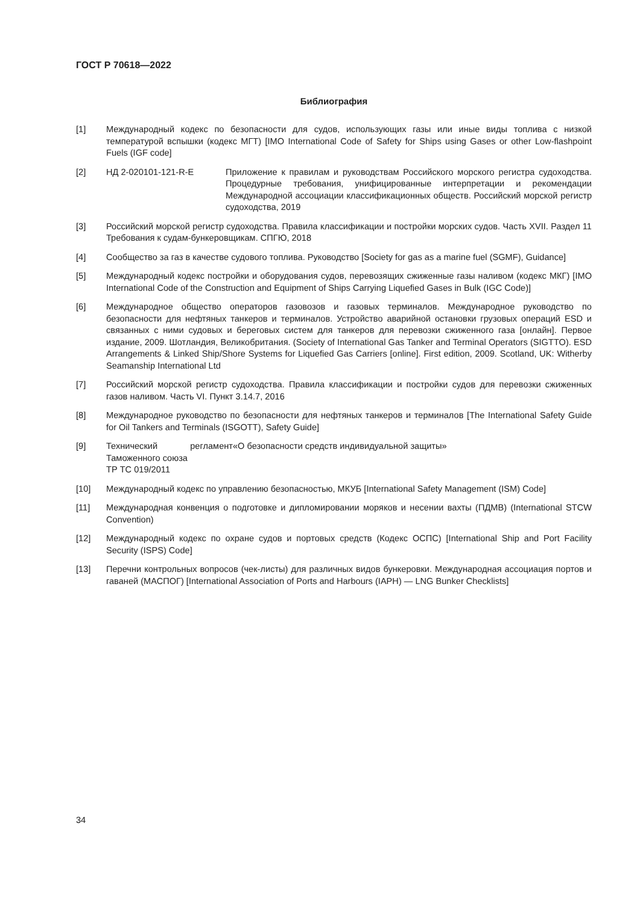ГОСТ Р 70618—2022
Библиография
[1] Международный кодекс по безопасности для судов, использующих газы или иные виды топлива с низкой температурой вспышки (кодекс МГТ) [IMO International Code of Safety for Ships using Gases or other Low-flashpoint Fuels (IGF code]
[2] НД 2-020101-121-R-E Приложение к правилам и руководствам Российского морского регистра судоходства. Процедурные требования, унифицированные интерпретации и рекомендации Международной ассоциации классификационных обществ. Российский морской регистр судоходства, 2019
[3] Российский морской регистр судоходства. Правила классификации и постройки морских судов. Часть XVII. Раздел 11 Требования к судам-бункеровщикам. СПГЮ, 2018
[4] Сообщество за газ в качестве судового топлива. Руководство [Society for gas as a marine fuel (SGMF), Guidance]
[5] Международный кодекс постройки и оборудования судов, перевозящих сжиженные газы наливом (кодекс МКГ) [IMO International Code of the Construction and Equipment of Ships Carrying Liquefied Gases in Bulk (IGC Code)]
[6] Международное общество операторов газовозов и газовых терминалов. Международное руководство по безопасности для нефтяных танкеров и терминалов. Устройство аварийной остановки грузовых операций ESD и связанных с ними судовых и береговых систем для танкеров для перевозки сжиженного газа [онлайн]. Первое издание, 2009. Шотландия, Великобритания. (Society of International Gas Tanker and Terminal Operators (SIGTTO). ESD Arrangements & Linked Ship/Shore Systems for Liquefied Gas Carriers [online]. First edition, 2009. Scotland, UK: Witherby Seamanship International Ltd
[7] Российский морской регистр судоходства. Правила классификации и постройки судов для перевозки сжиженных газов наливом. Часть VI. Пункт 3.14.7, 2016
[8] Международное руководство по безопасности для нефтяных танкеров и терминалов [The International Safety Guide for Oil Tankers and Terminals (ISGOTT), Safety Guide]
[9] Технический регламент Таможенного союза
ТР ТС 019/2011
«О безопасности средств индивидуальной защиты»
[10] Международный кодекс по управлению безопасностью, МКУБ [International Safety Management (ISM) Code]
[11] Международная конвенция о подготовке и дипломировании моряков и несении вахты (ПДМВ) (International STCW Convention)
[12] Международный кодекс по охране судов и портовых средств (Кодекс ОСПС) [International Ship and Port Facility Security (ISPS) Code]
[13] Перечни контрольных вопросов (чек-листы) для различных видов бункеровки. Международная ассоциация портов и гаваней (МАСПОГ) [International Association of Ports and Harbours (IAPH) — LNG Bunker Checklists]
34